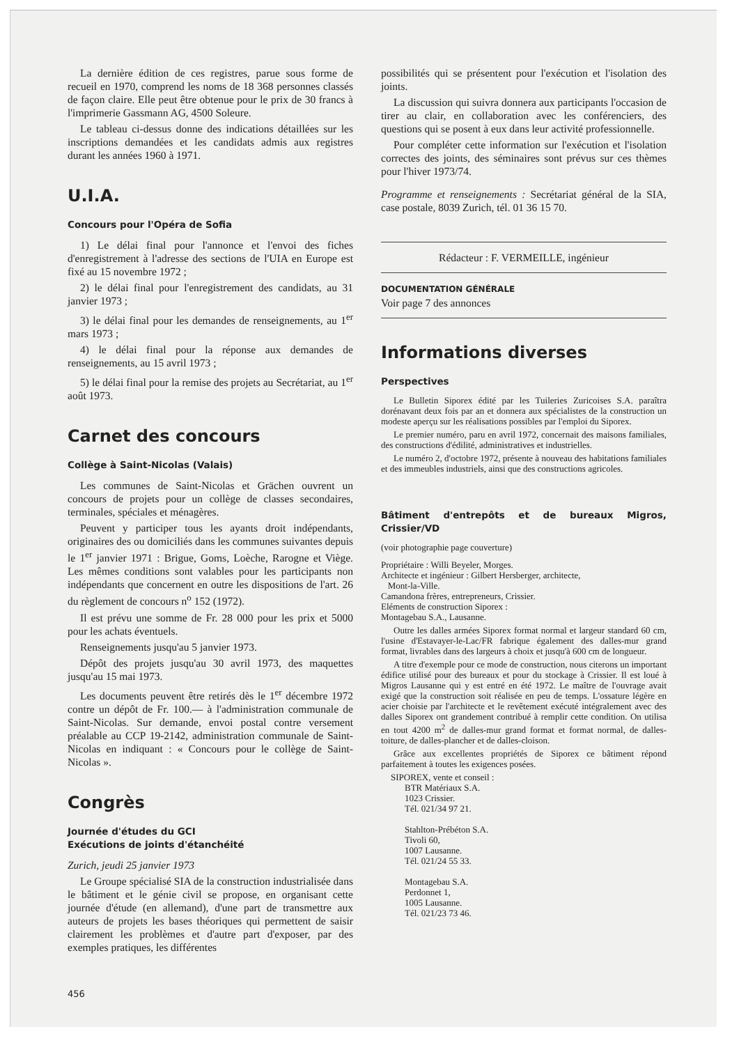La dernière édition de ces registres, parue sous forme de recueil en 1970, comprend les noms de 18 368 personnes classés de façon claire. Elle peut être obtenue pour le prix de 30 francs à l'imprimerie Gassmann AG, 4500 Soleure.
Le tableau ci-dessus donne des indications détaillées sur les inscriptions demandées et les candidats admis aux registres durant les années 1960 à 1971.
U.I.A.
Concours pour l'Opéra de Sofia
1) Le délai final pour l'annonce et l'envoi des fiches d'enregistrement à l'adresse des sections de l'UIA en Europe est fixé au 15 novembre 1972 ;
2) le délai final pour l'enregistrement des candidats, au 31 janvier 1973 ;
3) le délai final pour les demandes de renseignements, au 1<sup>er</sup> mars 1973 ;
4) le délai final pour la réponse aux demandes de renseignements, au 15 avril 1973 ;
5) le délai final pour la remise des projets au Secrétariat, au 1<sup>er</sup> août 1973.
Carnet des concours
Collège à Saint-Nicolas (Valais)
Les communes de Saint-Nicolas et Grächen ouvrent un concours de projets pour un collège de classes secondaires, terminales, spéciales et ménagères.
Peuvent y participer tous les ayants droit indépendants, originaires des ou domiciliés dans les communes suivantes depuis le 1<sup>er</sup> janvier 1971 : Brigue, Goms, Loèche, Rarogne et Viège. Les mêmes conditions sont valables pour les participants non indépendants que concernent en outre les dispositions de l'art. 26 du règlement de concours n<sup>o</sup> 152 (1972).
Il est prévu une somme de Fr. 28 000 pour les prix et 5000 pour les achats éventuels.
Renseignements jusqu'au 5 janvier 1973.
Dépôt des projets jusqu'au 30 avril 1973, des maquettes jusqu'au 15 mai 1973.
Les documents peuvent être retirés dès le 1<sup>er</sup> décembre 1972 contre un dépôt de Fr. 100.— à l'administration communale de Saint-Nicolas. Sur demande, envoi postal contre versement préalable au CCP 19-2142, administration communale de Saint-Nicolas en indiquant : « Concours pour le collège de Saint-Nicolas ».
Congrès
Journée d'études du GCI
Exécutions de joints d'étanchéité
Zurich, jeudi 25 janvier 1973
Le Groupe spécialisé SIA de la construction industrialisée dans le bâtiment et le génie civil se propose, en organisant cette journée d'étude (en allemand), d'une part de transmettre aux auteurs de projets les bases théoriques qui permettent de saisir clairement les problèmes et d'autre part d'exposer, par des exemples pratiques, les différentes
456
possibilités qui se présentent pour l'exécution et l'isolation des joints.
La discussion qui suivra donnera aux participants l'occasion de tirer au clair, en collaboration avec les conférenciers, des questions qui se posent à eux dans leur activité professionnelle.
Pour compléter cette information sur l'exécution et l'isolation correctes des joints, des séminaires sont prévus sur ces thèmes pour l'hiver 1973/74.
Programme et renseignements : Secrétariat général de la SIA, case postale, 8039 Zurich, tél. 01 36 15 70.
Rédacteur : F. VERMEILLE, ingénieur
DOCUMENTATION GÉNÉRALE
Voir page 7 des annonces
Informations diverses
Perspectives
Le Bulletin Siporex édité par les Tuileries Zuricoises S.A. paraîtra dorénavant deux fois par an et donnera aux spécialistes de la construction un modeste aperçu sur les réalisations possibles par l'emploi du Siporex.
Le premier numéro, paru en avril 1972, concernait des maisons familiales, des constructions d'édilité, administratives et industrielles.
Le numéro 2, d'octobre 1972, présente à nouveau des habitations familiales et des immeubles industriels, ainsi que des constructions agricoles.
Bâtiment d'entrepôts et de bureaux Migros, Crissier/VD
(voir photographie page couverture)
Propriétaire : Willi Beyeler, Morges.
Architecte et ingénieur : Gilbert Hersberger, architecte,
Mont-la-Ville.
Camandona frères, entrepreneurs, Crissier.
Eléments de construction Siporex :
Montagebau S.A., Lausanne.
Outre les dalles armées Siporex format normal et largeur standard 60 cm, l'usine d'Estavayer-le-Lac/FR fabrique également des dalles-mur grand format, livrables dans des largeurs à choix et jusqu'à 600 cm de longueur.
A titre d'exemple pour ce mode de construction, nous citerons un important édifice utilisé pour des bureaux et pour du stockage à Crissier. Il est loué à Migros Lausanne qui y est entré en été 1972. Le maître de l'ouvrage avait exigé que la construction soit réalisée en peu de temps. L'ossature légère en acier choisie par l'architecte et le revêtement exécuté intégralement avec des dalles Siporex ont grandement contribué à remplir cette condition. On utilisa en tout 4200 m<sup>2</sup> de dalles-mur grand format et format normal, de dalles-toiture, de dalles-plancher et de dalles-cloison.
Grâce aux excellentes propriétés de Siporex ce bâtiment répond parfaitement à toutes les exigences posées.
SIPOREX, vente et conseil :
BTR Matériaux S.A.
1023 Crissier.
Tél. 021/34 97 21.
Stahlton-Prébéton S.A.
Tivoli 60,
1007 Lausanne.
Tél. 021/24 55 33.
Montagebau S.A.
Perdonnet 1,
1005 Lausanne.
Tél. 021/23 73 46.